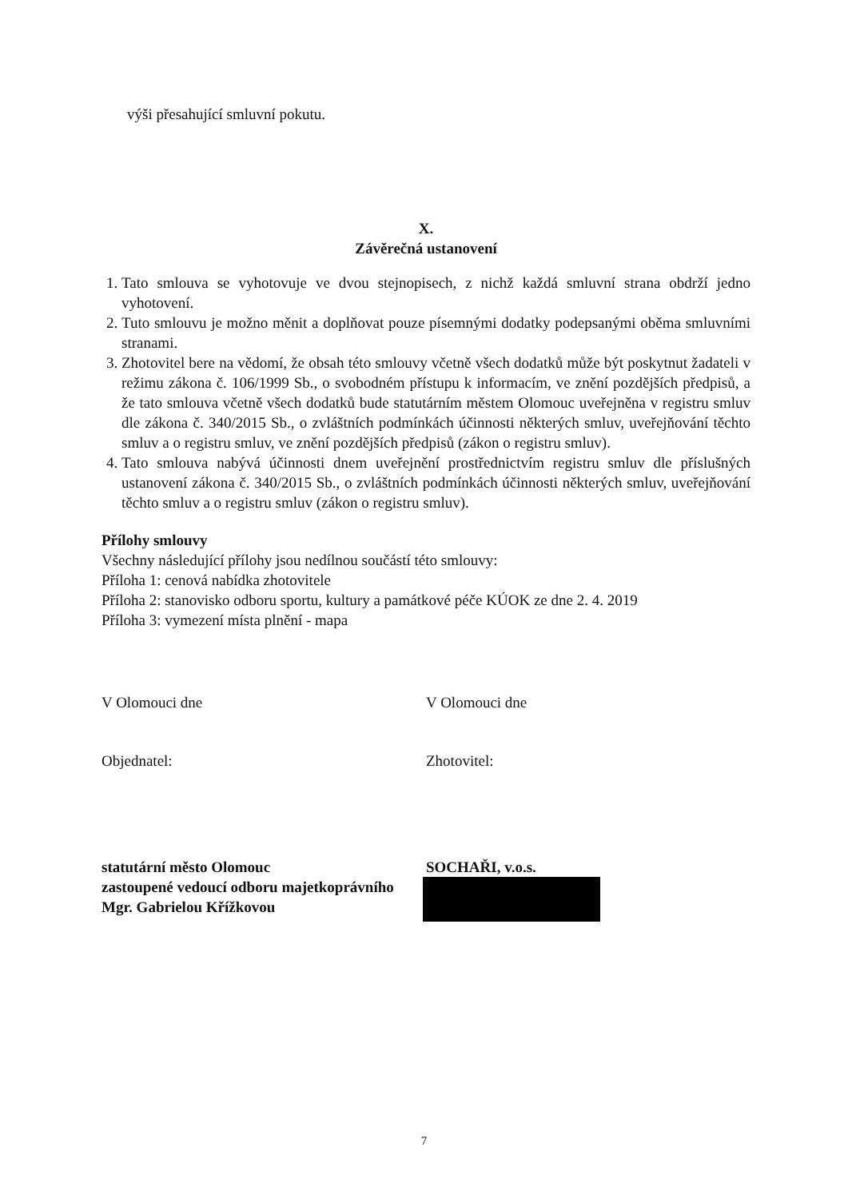výši přesahující smluvní pokutu.
X.
Závěrečná ustanovení
1. Tato smlouva se vyhotovuje ve dvou stejnopisech, z nichž každá smluvní strana obdrží jedno vyhotovení.
2. Tuto smlouvu je možno měnit a doplňovat pouze písemnými dodatky podepsanými oběma smluvními stranami.
3. Zhotovitel bere na vědomí, že obsah této smlouvy včetně všech dodatků může být poskytnut žadateli v režimu zákona č. 106/1999 Sb., o svobodném přístupu k informacím, ve znění pozdějších předpisů, a že tato smlouva včetně všech dodatků bude statutárním městem Olomouc uveřejněna v registru smluv dle zákona č. 340/2015 Sb., o zvláštních podmínkách účinnosti některých smluv, uveřejňování těchto smluv a o registru smluv, ve znění pozdějších předpisů (zákon o registru smluv).
4. Tato smlouva nabývá účinnosti dnem uveřejnění prostřednictvím registru smluv dle příslušných ustanovení zákona č. 340/2015 Sb., o zvláštních podmínkách účinnosti některých smluv, uveřejňování těchto smluv a o registru smluv (zákon o registru smluv).
Přílohy smlouvy
Všechny následující přílohy jsou nedílnou součástí této smlouvy:
Příloha 1: cenová nabídka zhotovitele
Příloha 2: stanovisko odboru sportu, kultury a památkové péče KÚOK ze dne 2. 4. 2019
Příloha 3: vymezení místa plnění - mapa
V Olomouci dne V Olomouci dne
Objednatel: Zhotovitel:
statutární město Olomouc
zastoupené vedoucí odboru majetkoprávního
Mgr. Gabrielou Křížkovou
SOCHAŘI, v.o.s.
7